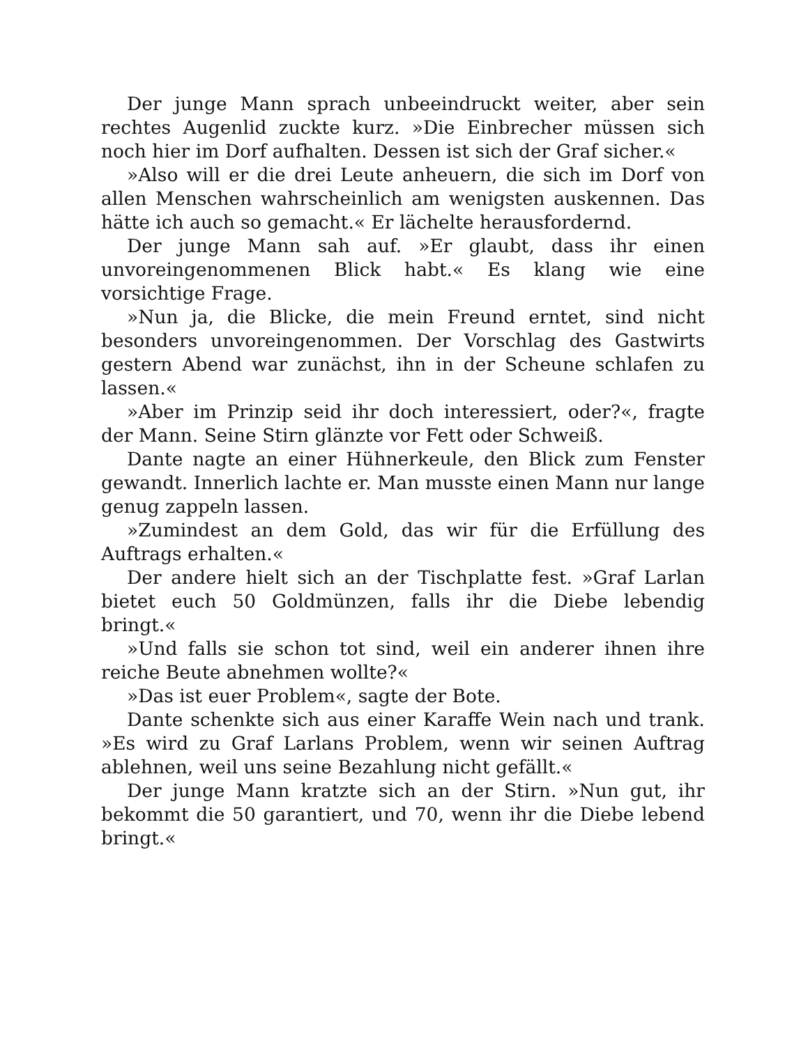Der junge Mann sprach unbeeindruckt weiter, aber sein rechtes Augenlid zuckte kurz. »Die Einbrecher müssen sich noch hier im Dorf aufhalten. Dessen ist sich der Graf sicher.«
»Also will er die drei Leute anheuern, die sich im Dorf von allen Menschen wahrscheinlich am wenigsten auskennen. Das hätte ich auch so gemacht.« Er lächelte herausfordernd.
Der junge Mann sah auf. »Er glaubt, dass ihr einen unvoreingenommenen Blick habt.« Es klang wie eine vorsichtige Frage.
»Nun ja, die Blicke, die mein Freund erntet, sind nicht besonders unvoreingenommen. Der Vorschlag des Gastwirts gestern Abend war zunächst, ihn in der Scheune schlafen zu lassen.«
»Aber im Prinzip seid ihr doch interessiert, oder?«, fragte der Mann. Seine Stirn glänzte vor Fett oder Schweiß.
Dante nagte an einer Hühnerkeule, den Blick zum Fenster gewandt. Innerlich lachte er. Man musste einen Mann nur lange genug zappeln lassen.
»Zumindest an dem Gold, das wir für die Erfüllung des Auftrags erhalten.«
Der andere hielt sich an der Tischplatte fest. »Graf Larlan bietet euch 50 Goldmünzen, falls ihr die Diebe lebendig bringt.«
»Und falls sie schon tot sind, weil ein anderer ihnen ihre reiche Beute abnehmen wollte?«
»Das ist euer Problem«, sagte der Bote.
Dante schenkte sich aus einer Karaffe Wein nach und trank. »Es wird zu Graf Larlans Problem, wenn wir seinen Auftrag ablehnen, weil uns seine Bezahlung nicht gefällt.«
Der junge Mann kratzte sich an der Stirn. »Nun gut, ihr bekommt die 50 garantiert, und 70, wenn ihr die Diebe lebend bringt.«